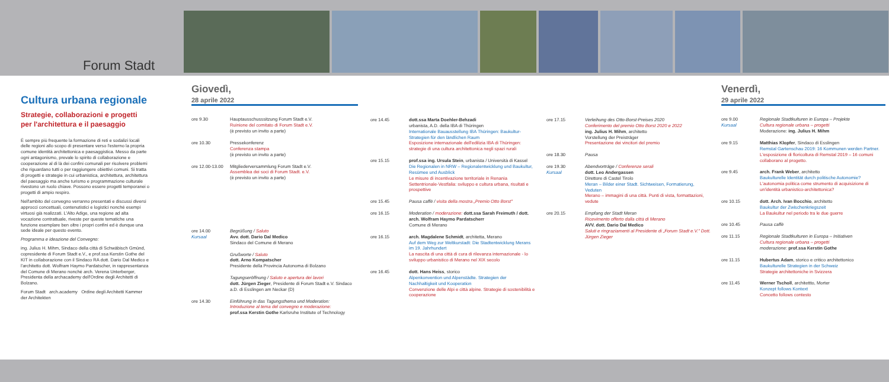Forum Stadt
Cultura urbana regionale
Strategie, collaborazioni e progetti per l'architettura e il paesaggio
È sempre più frequente la formazione di reti e sodalizi locali delle regioni allo scopo di presentare verso l'esterno la propria comune identità architettonica e paesaggistica. Messo da parte ogni antagonismo, prevale lo spirito di collaborazione e cooperazione al di là dei confini comunali per risolvere problemi che riguardano tutti o per raggiungere obiettivi comuni. Si tratta di progetti e strategie in cui urbanistica, architettura, architettura del paesaggio ma anche turismo e programmazione culturale rivestono un ruolo chiave. Possono essere progetti temporanei o progetti di ampio respiro.
Nell'ambito del convegno verranno presentati e discussi diversi approcci concettuali, contenutistici e logistici nonché esempi virtuosi già realizzati. L'Alto Adige, una regione ad alta vocazione contrattuale, riveste per queste tematiche una funzione esemplare ben oltre i propri confini ed è dunque una sede ideale per questo evento.
Programma e ideazione del Convegno:
ing. Julius H. Mihm, Sindaco della città di Schwäbisch Gmünd, copresidente di Forum Stadt e.V., e prof.ssa Kerstin Gothe del KIT in collaborazione con il Sindaco RA dott. Dario Dal Medico e l'architetto dott. Wolfram Haymo Pardatscher, in rappresentanza del Comune di Merano nonché arch. Verena Unterberger, Presidenta della archacademy dell'Ordine degli Architetti di Bolzano.
Forum Stadt arch.academy Ordine degli Architetti Kammer der Architekten
Giovedì,
28 aprile 2022
ore 9.30 Hauptausschusssitzung Forum Stadt e.V.
Ruinione del comitato di Forum Stadt e.V.
(è previsto un invito a parte)
ore 10.30 Pressekonferenz
Conferenza stampa
(è previsto un invito a parte)
ore 12.00-13.00
Mitgliederversammlung Forum Stadt e.V.
Assemblea dei soci di Forum Stadt. e.V.
(è previsto un invito a parte)
ore 14.00
Kursaal
Begrüßung / Saluto
Avv. dott. Dario Dal Medico
Sindaco del Comune di Merano
Grußworte / Saluto
dott. Arno Kompatscher
Presidente della Provincia Autonoma di Bolzano
Tagungseröffnung / Saluto e apertura dei lavori
dott. Jürgen Zieger, Presidente di Forum Stadt e.V. Sindaco a.D. di Esslingen am Neckar (D)
ore 14.30 Einführung in das Tagungsthema und Moderation:
Introduzione al tema del convegno e moderazione:
prof.ssa Kerstin Gothe Karlsruhe Institute of Technology
ore 14.45 dott.ssa Marta Doehler-Behzadi
urbanista, A.D. della IBA di Thüringen
Internationale Bauausstellung IBA Thüringen: Baukultur-Strategien für den ländlichen Raum
Esposizione internazionale dell'edilizia IBA di Thüringen: strategie di una cultura architettonica negli spazi rurali
ore 15.15 prof.ssa ing. Ursula Stein, urbanista / Università di Kassel
Die Regionalen in NRW – Regionalentwicklung und Baukultur, Resümee und Ausblick
Le misure di incentivazione territoriale in Renania Settentrionale-Vestfalia: sviluppo e cultura urbana, risultati e prospettive
ore 15.45 Pausa caffè / visita della mostra „Premio Otto Borst"
ore 16.15 Moderation / moderazione: dott.ssa Sarah Freimuth / dott. arch. Wolfram Haymo Pardatscherr
Comune di Merano
ore 16.15 arch. Magdalene Schmidt, architetta, Merano
Auf dem Weg zur Weltkurstadt: Die Stadtentwicklung Merans im 19. Jahrhundert
La nascita di una città di cura di rilevanza internazionale - lo sviluppo urbanistico di Merano nel XIX secolo
ore 16.45 dott. Hans Heiss, storico
Alpenkonvention und Alpenstädte. Strategien der Nachhaltigkeit und Kooperation
Convenzione delle Alpi e città alpine. Strategie di sostenibilità e cooperazione
ore 17.15 Verleihung des Otto-Borst-Preises 2020
Conferimento del premio Otto Borst 2020 e 2022
ing. Julius H. Mihm, architetto
Vorstellung der Preisträger
Presentazione dei vincitori del premio
ore 18.30 Pausa
ore 19.30
Kursaal
Abendvorträge / Conferenze serali
dott. Leo Andergassen
Direttore di Castel Tirolo
Meran – Bilder einer Stadt. Sichtweisen, Formatierung, Veduten
Merano – immagini di una città. Punti di vista, formattazioni, vedute
ore 20.15 Empfang der Stadt Meran
Ricevimento offerto dalla città di Merano
AVV. dott. Dario Dal Medico
Saluti e ringraziamenti al Presidente di „Forum Stadt e.V." Dott. Jürgen Zieger
Venerdì,
29 aprile 2022
ore 9.00
Kursaal
Regionale Stadtkulturen in Europa – Projekte
Cultura regionale urbana – progetti
Moderazione: ing. Julius H. Mihm
ore 9.15 Matthias Klopfer, Sindaco di Esslingen
Remstal Gartenschau 2019: 16 Kommunen werden Partner.
L'esposizione di floricoltura di Remstal 2019 – 16 comuni collaborano al progetto.
ore 9.45 arch. Frank Weber, architetto
Baukulturelle Identität durch politische Autonomie?
L'autonomia politica come strumento di acquisizione di un'identità urbanistico-architettonica?
ore 10.15 dott. Arch. Ivan Bocchio, architetto
Baukultur der Zwischenkriegszeit
La Baukultur nel periodo tra le due guerre
ore 10.45 Pausa caffè
ore 11.15 Regionale Stadtkulturen in Europa – Initiativen
Cultura regionale urbana – progetti
moderazione: prof.ssa Kerstin Gothe
ore 11.15 Hubertus Adam, storico e critico architettonico
Baukulturelle Strategien in der Schweiz
Strategie architettoniche in Svizzera
ore 11.45 Werner Tscholl, architettto, Morter
Konzept follows Kontext
Concetto follows contesto